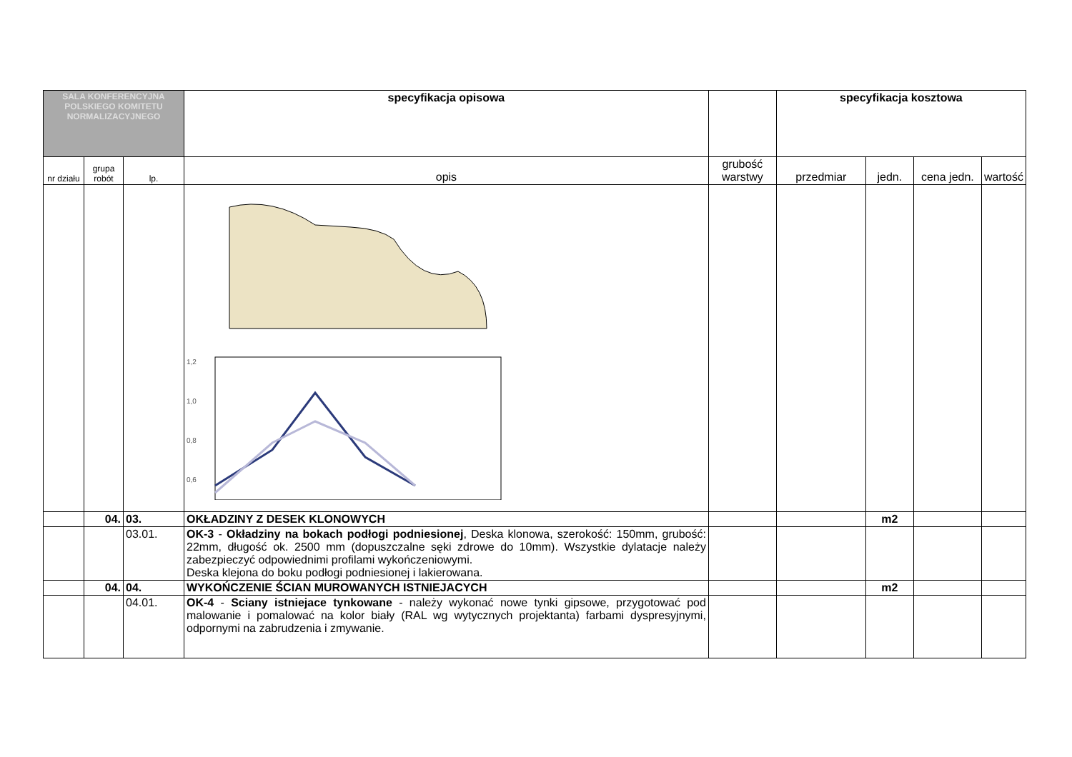| SALA KONFERENCYJNA POLSKIEGO KOMITETU NORMALIZACYJNEGO | | | specyfikacja opisowa | | specyfikacja kosztowa | | | |
| --- | --- | --- | --- | --- | --- | --- | --- | --- |
| nr działu | grupa robót | lp. | opis | grubość warstwy | przedmiar | jedn. | cena jedn. | wartość |
| | | | 1,2 1,0 0,8 0,6 | | | | | |
| | 04. | 03. | OKŁADZINY Z DESEK KLONOWYCH | | | m2 | | |
| | | 03.01. | OK-3 - Okładziny na bokach podłogi podniesionej , Deska klonowa, szerokość: 150mm, grubość: 22mm, długość ok. 2500 mm (dopuszczalne sęki zdrowe do 10mm). Wszystkie dylatacje należy zabezpieczyć odpowiednimi profilami wykończeniowymi. Deska klejona do boku podłogi podniesionej i lakierowana. | | | | | |
| | 04. | 04. | WYKOŃCZENIE ŚCIAN MUROWANYCH ISTNIEJACYCH | | | m2 | | |
| | | 04.01. | OK-4 - Sciany istniejace tynkowane - należy wykonać nowe tynki gipsowe, przygotować pod malowanie i pomalować na kolor biały (RAL wg wytycznych projektanta) farbami dyspresyjnymi, odpornymi na zabrudzenia i zmywanie. | | | | | |